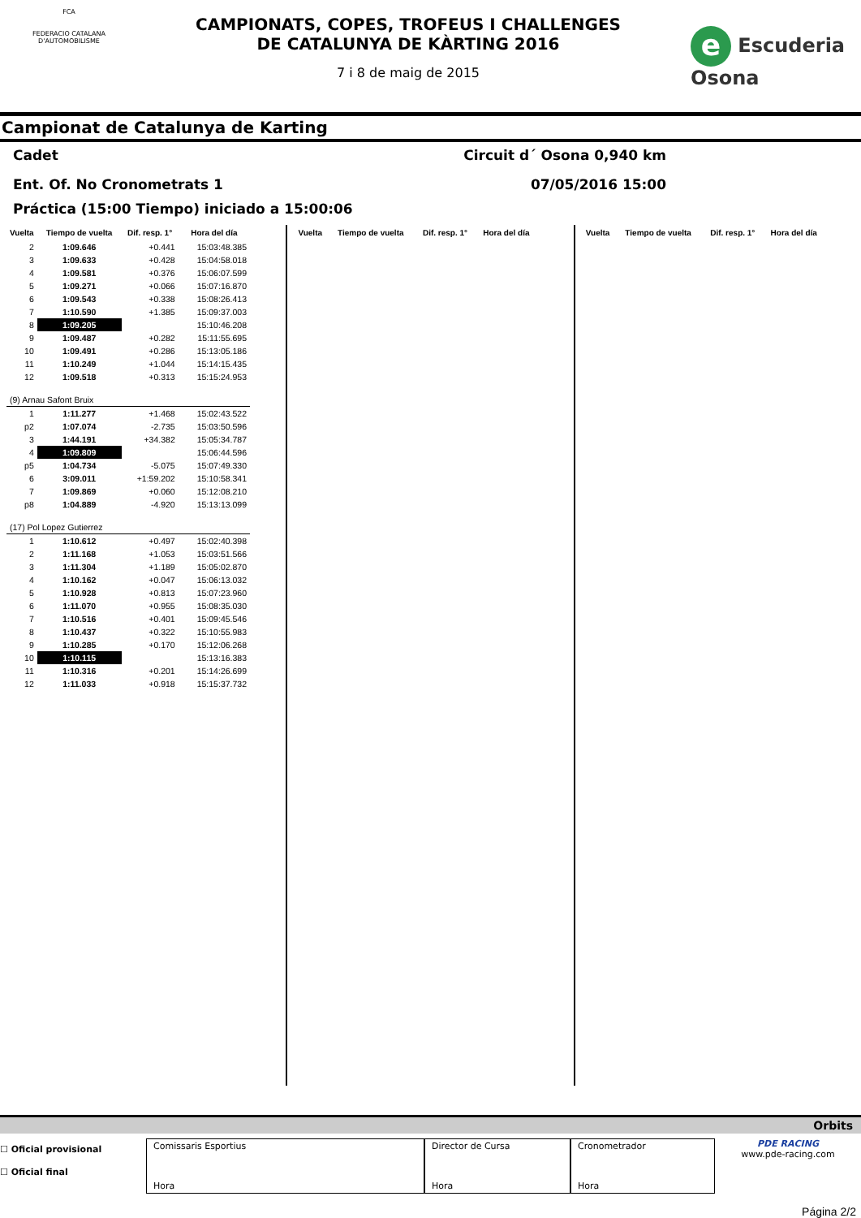FCA
FEDERACIO CATALANA D'AUTOMOBILISME
CAMPIONATS, COPES, TROFEUS I CHALLENGES
DE CATALUNYA DE KÀRTING 2016
7 i 8 de maig de 2015
e Escuderia Osona
Campionat de Catalunya de Karting
Cadet Circuit d´ Osona 0,940 km
Ent. Of. No Cronometrats 1 07/05/2016 15:00
Práctica (15:00 Tiempo) iniciado a 15:00:06
| Vuelta | Tiempo de vuelta | Dif. resp. 1° | Hora del día |
| --- | --- | --- | --- |
| 2 | 1:09.646 | +0.441 | 15:03:48.385 |
| 3 | 1:09.633 | +0.428 | 15:04:58.018 |
| 4 | 1:09.581 | +0.376 | 15:06:07.599 |
| 5 | 1:09.271 | +0.066 | 15:07:16.870 |
| 6 | 1:09.543 | +0.338 | 15:08:26.413 |
| 7 | 1:10.590 | +1.385 | 15:09:37.003 |
| 8 | 1:09.205 | | 15:10:46.208 |
| 9 | 1:09.487 | +0.282 | 15:11:55.695 |
| 10 | 1:09.491 | +0.286 | 15:13:05.186 |
| 11 | 1:10.249 | +1.044 | 15:14:15.435 |
| 12 | 1:09.518 | +0.313 | 15:15:24.953 |
| (9) Arnau Safont Bruix | | | |
| 1 | 1:11.277 | +1.468 | 15:02:43.522 |
| p2 | 1:07.074 | -2.735 | 15:03:50.596 |
| 3 | 1:44.191 | +34.382 | 15:05:34.787 |
| 4 | 1:09.809 | | 15:06:44.596 |
| p5 | 1:04.734 | -5.075 | 15:07:49.330 |
| 6 | 3:09.011 | +1:59.202 | 15:10:58.341 |
| 7 | 1:09.869 | +0.060 | 15:12:08.210 |
| p8 | 1:04.889 | -4.920 | 15:13:13.099 |
| (17) Pol Lopez Gutierrez | | | |
| 1 | 1:10.612 | +0.497 | 15:02:40.398 |
| 2 | 1:11.168 | +1.053 | 15:03:51.566 |
| 3 | 1:11.304 | +1.189 | 15:05:02.870 |
| 4 | 1:10.162 | +0.047 | 15:06:13.032 |
| 5 | 1:10.928 | +0.813 | 15:07:23.960 |
| 6 | 1:11.070 | +0.955 | 15:08:35.030 |
| 7 | 1:10.516 | +0.401 | 15:09:45.546 |
| 8 | 1:10.437 | +0.322 | 15:10:55.983 |
| 9 | 1:10.285 | +0.170 | 15:12:06.268 |
| 10 | 1:10.115 | | 15:13:16.383 |
| 11 | 1:10.316 | +0.201 | 15:14:26.699 |
| 12 | 1:11.033 | +0.918 | 15:15:37.732 |
| Vuelta | Tiempo de vuelta | Dif. resp. 1° | Hora del día |
| --- | --- | --- | --- |
| Vuelta | Tiempo de vuelta | Dif. resp. 1° | Hora del día |
| --- | --- | --- | --- |
Orbits
☐ Oficial provisional
☐ Oficial final
Comissaris Esportius
Hora
Director de Cursa
Hora
Cronometrador
Hora
PDE RACING
www.pde-racing.com
Página 2/2